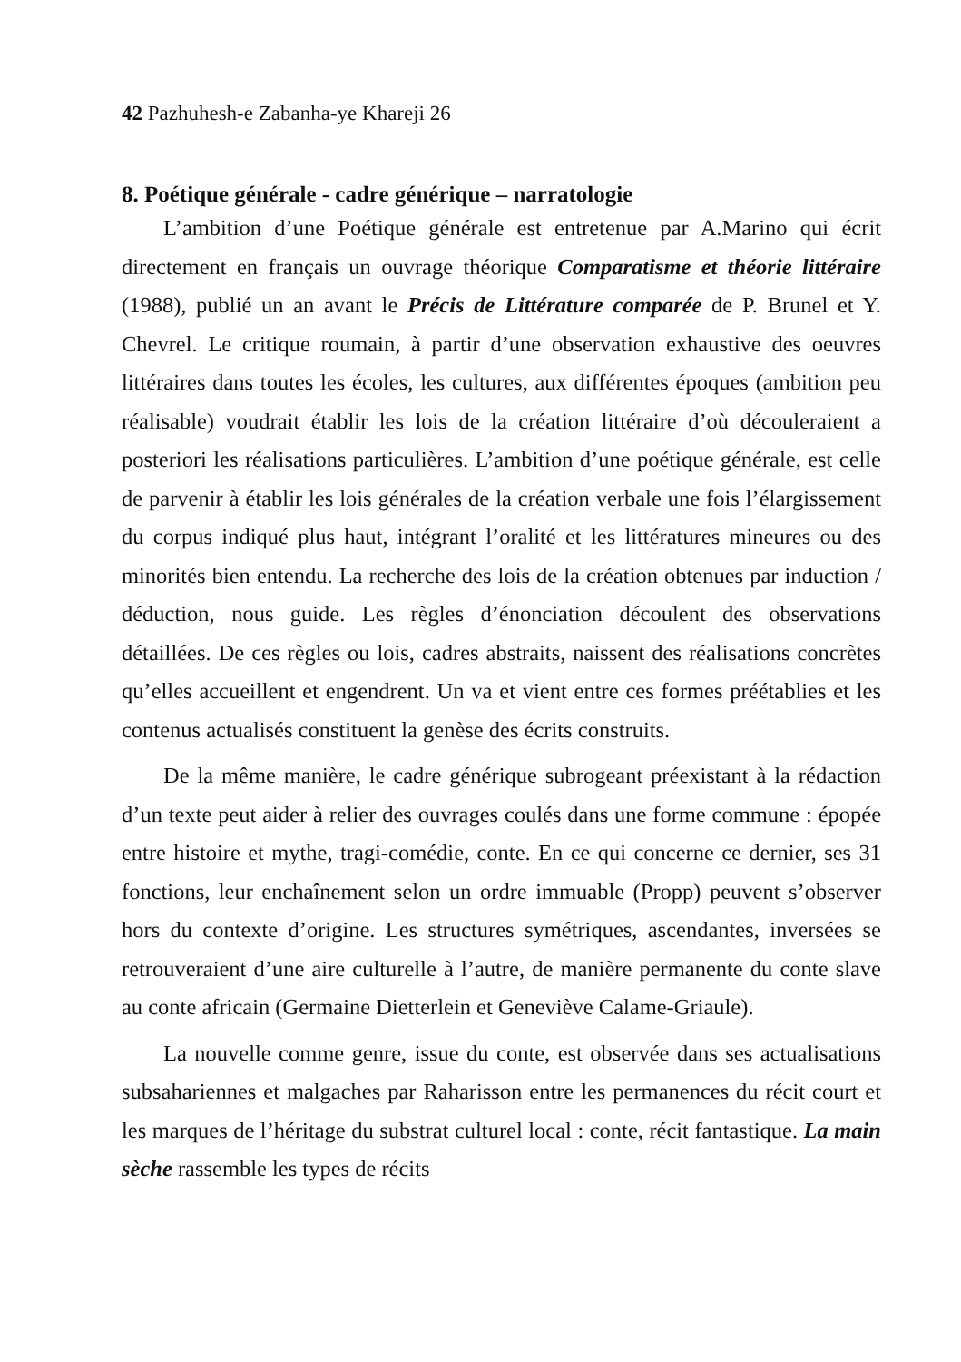42 Pazhuhesh-e Zabanha-ye Khareji 26
8. Poétique générale - cadre générique – narratologie
L’ambition d’une Poétique générale est entretenue par A.Marino qui écrit directement en français un ouvrage théorique Comparatisme et théorie littéraire (1988), publié un an avant le Précis de Littérature comparée de P. Brunel et Y. Chevrel. Le critique roumain, à partir d’une observation exhaustive des oeuvres littéraires dans toutes les écoles, les cultures, aux différentes époques (ambition peu réalisable) voudrait établir les lois de la création littéraire d’où découleraient a posteriori les réalisations particulières. L’ambition d’une poétique générale, est celle de parvenir à établir les lois générales de la création verbale une fois l’élargissement du corpus indiqué plus haut, intégrant l’oralité et les littératures mineures ou des minorités bien entendu. La recherche des lois de la création obtenues par induction / déduction, nous guide. Les règles d’énonciation découlent des observations détaillées. De ces règles ou lois, cadres abstraits, naissent des réalisations concrètes qu’elles accueillent et engendrent. Un va et vient entre ces formes préétablies et les contenus actualisés constituent la genèse des écrits construits.
De la même manière, le cadre générique subrogeant préexistant à la rédaction d’un texte peut aider à relier des ouvrages coulés dans une forme commune : épopée entre histoire et mythe, tragi-comédie, conte. En ce qui concerne ce dernier, ses 31 fonctions, leur enchaînement selon un ordre immuable (Propp) peuvent s’observer hors du contexte d’origine. Les structures symétriques, ascendantes, inversées se retrouveraient d’une aire culturelle à l’autre, de manière permanente du conte slave au conte africain (Germaine Dietterlein et Geneviève Calame-Griaule).
La nouvelle comme genre, issue du conte, est observée dans ses actualisations subsahariennes et malgaches par Raharisson entre les permanences du récit court et les marques de l’héritage du substrat culturel local : conte, récit fantastique. La main sèche rassemble les types de récits